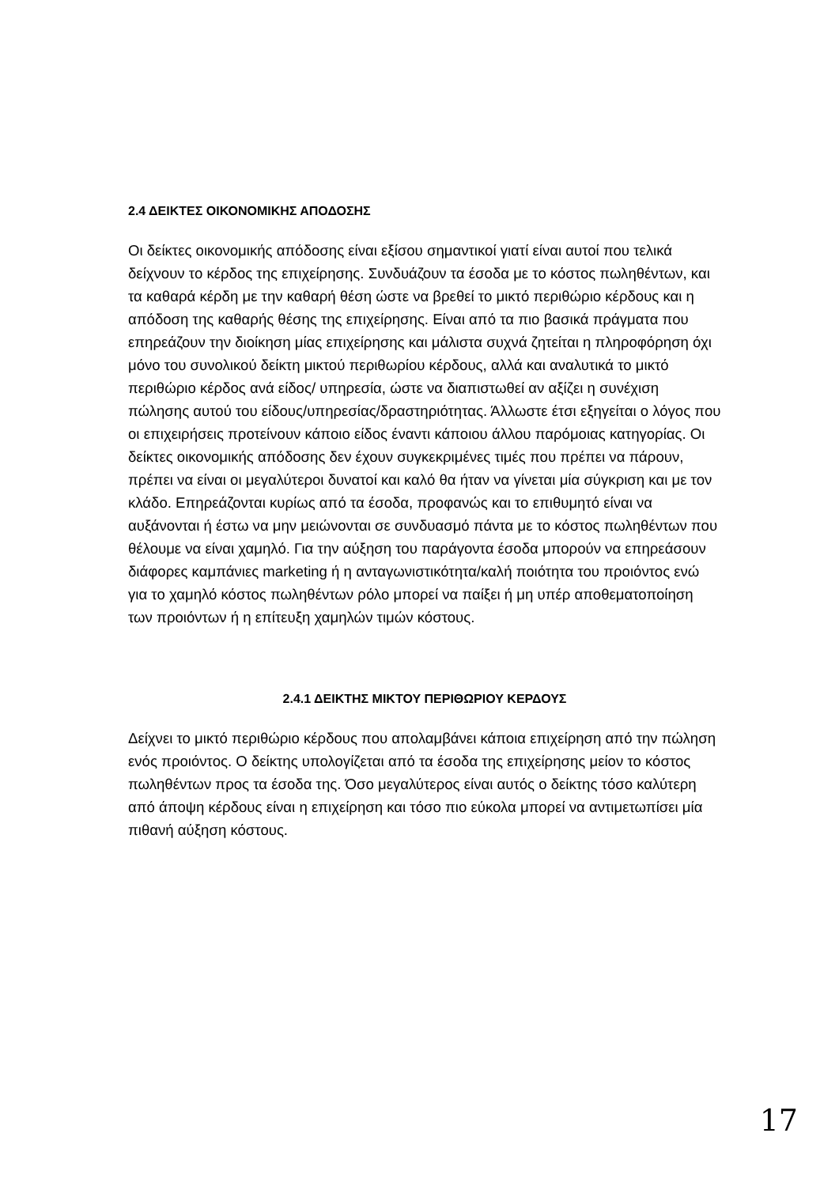2.4 ΔΕΙΚΤΕΣ ΟΙΚΟΝΟΜΙΚΗΣ ΑΠΟΔΟΣΗΣ
Οι δείκτες οικονομικής απόδοσης είναι εξίσου σημαντικοί γιατί είναι αυτοί που τελικά δείχνουν το κέρδος της επιχείρησης. Συνδυάζουν τα έσοδα με το κόστος πωληθέντων, και τα καθαρά κέρδη με την καθαρή θέση ώστε να βρεθεί το μικτό περιθώριο κέρδους και η απόδοση της καθαρής θέσης της επιχείρησης. Είναι από τα πιο βασικά πράγματα που επηρεάζουν την διοίκηση μίας επιχείρησης και μάλιστα συχνά ζητείται η πληροφόρηση όχι μόνο του συνολικού δείκτη μικτού περιθωρίου κέρδους, αλλά και αναλυτικά το μικτό περιθώριο κέρδος ανά είδος/ υπηρεσία, ώστε να διαπιστωθεί αν αξίζει η συνέχιση πώλησης αυτού του είδους/υπηρεσίας/δραστηριότητας. Άλλωστε έτσι εξηγείται ο λόγος που οι επιχειρήσεις προτείνουν κάποιο είδος έναντι κάποιου άλλου παρόμοιας κατηγορίας. Οι δείκτες οικονομικής απόδοσης δεν έχουν συγκεκριμένες τιμές που πρέπει να πάρουν, πρέπει να είναι οι μεγαλύτεροι δυνατοί και καλό θα ήταν να γίνεται μία σύγκριση και με τον κλάδο. Επηρεάζονται κυρίως από τα έσοδα, προφανώς και το επιθυμητό είναι να αυξάνονται ή έστω να μην μειώνονται σε συνδυασμό πάντα με το κόστος πωληθέντων που θέλουμε να είναι χαμηλό. Για την αύξηση του παράγοντα έσοδα μπορούν να επηρεάσουν διάφορες καμπάνιες marketing ή η ανταγωνιστικότητα/καλή ποιότητα του προιόντος ενώ για το χαμηλό κόστος πωληθέντων ρόλο μπορεί να παίξει ή μη υπέρ αποθεματοποίηση των προιόντων ή η επίτευξη χαμηλών τιμών κόστους.
2.4.1 ΔΕΙΚΤΗΣ ΜΙΚΤΟΥ ΠΕΡΙΘΩΡΙΟΥ ΚΕΡΔΟΥΣ
Δείχνει το μικτό περιθώριο κέρδους που απολαμβάνει κάποια επιχείρηση από την πώληση ενός προιόντος. Ο δείκτης υπολογίζεται από τα έσοδα της επιχείρησης μείον το κόστος πωληθέντων προς τα έσοδα της. Όσο μεγαλύτερος είναι αυτός ο δείκτης τόσο καλύτερη από άποψη κέρδους είναι η επιχείρηση και τόσο πιο εύκολα μπορεί να αντιμετωπίσει μία πιθανή αύξηση κόστους.
17